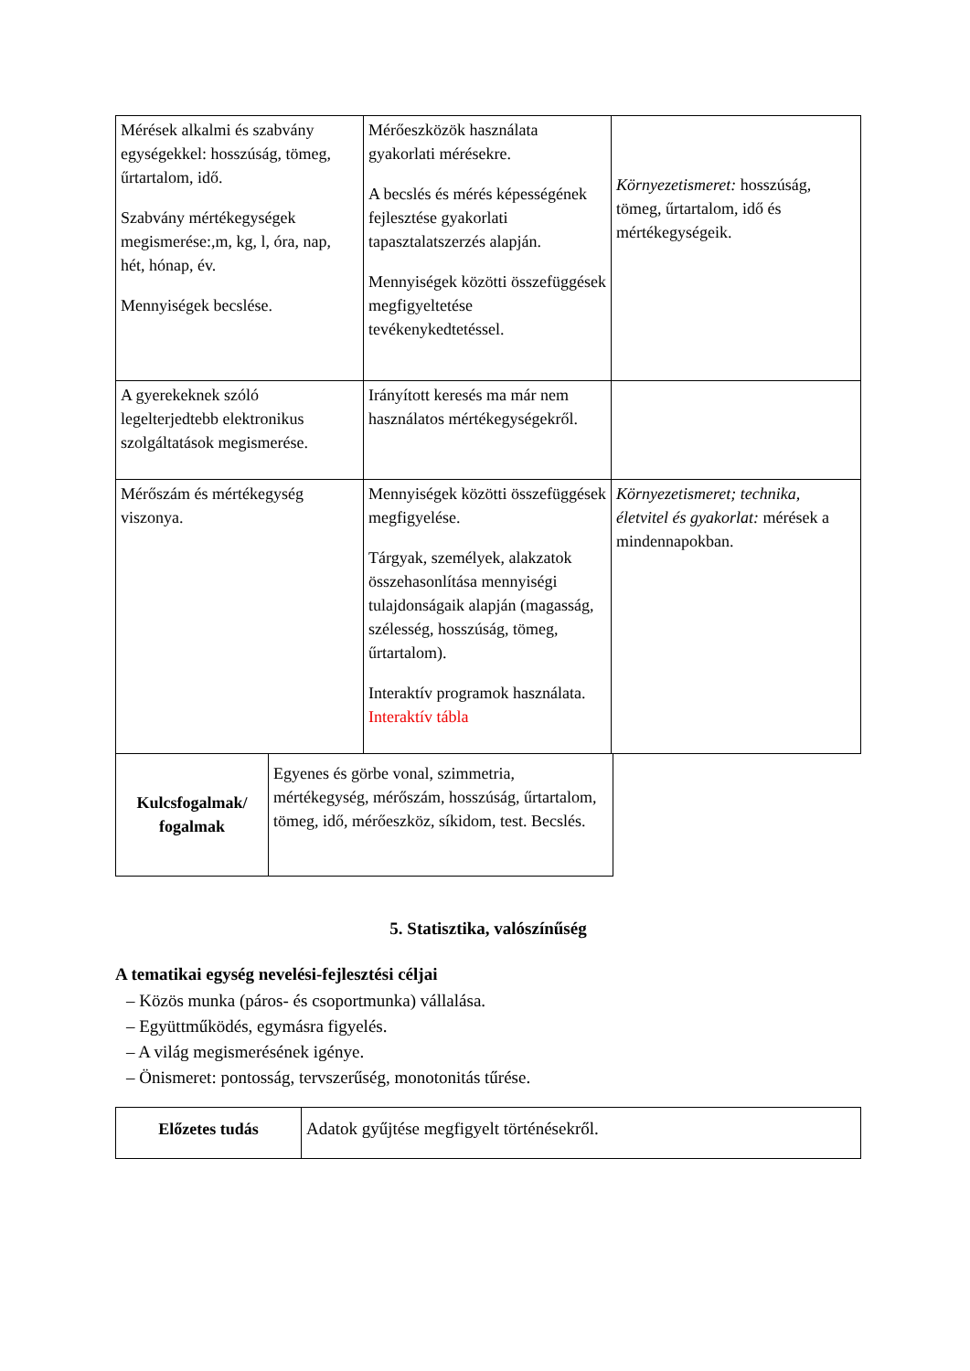| Mérések alkalmi és szabvány egységekkel: hosszúság, tömeg, űrtartalom, idő. Szabvány mértékegységek megismerése:,m, kg, l, óra, nap, hét, hónap, év. Mennyiségek becslése. | Mérőeszközök használata gyakorlati mérésekre. A becslés és mérés képességének fejlesztése gyakorlati tapasztalatszerzés alapján. Mennyiségek közötti összefüggések megfigyeltetése tevékenykedtetéssel. | Környezetismeret: hosszúság, tömeg, űrtartalom, idő és mértékegységeik. |
| A gyerekeknek szóló legelterjedtebb elektronikus szolgáltatások megismerése. | Irányított keresés ma már nem használatos mértékegységekről. | |
| Mérőszám és mértékegység viszonya. | Mennyiségek közötti összefüggések megfigyelése. Tárgyak, személyek, alakzatok összehasonlítása mennyiségi tulajdonságaik alapján (magasság, szélesség, hosszúság, tömeg, űrtartalom). Interaktív programok használata. Interaktív tábla | Környezetismeret; technika, életvitel és gyakorlat: mérések a mindennapokban. |
| Kulcsfogalmak/ fogalmak | Egyenes és görbe vonal, szimmetria, mértékegység, mérőszám, hosszúság, űrtartalom, tömeg, idő, mérőeszköz, síkidom, test. Becslés. |
5. Statisztika, valószínűség
A tematikai egység nevelési-fejlesztési céljai
– Közös munka (páros- és csoportmunka) vállalása.
– Együttműködés, egymásra figyelés.
– A világ megismerésének igénye.
– Önismeret: pontosság, tervszerűség, monotonitás tűrése.
| Előzetes tudás | Adatok gyűjtése megfigyelt történésekről. |